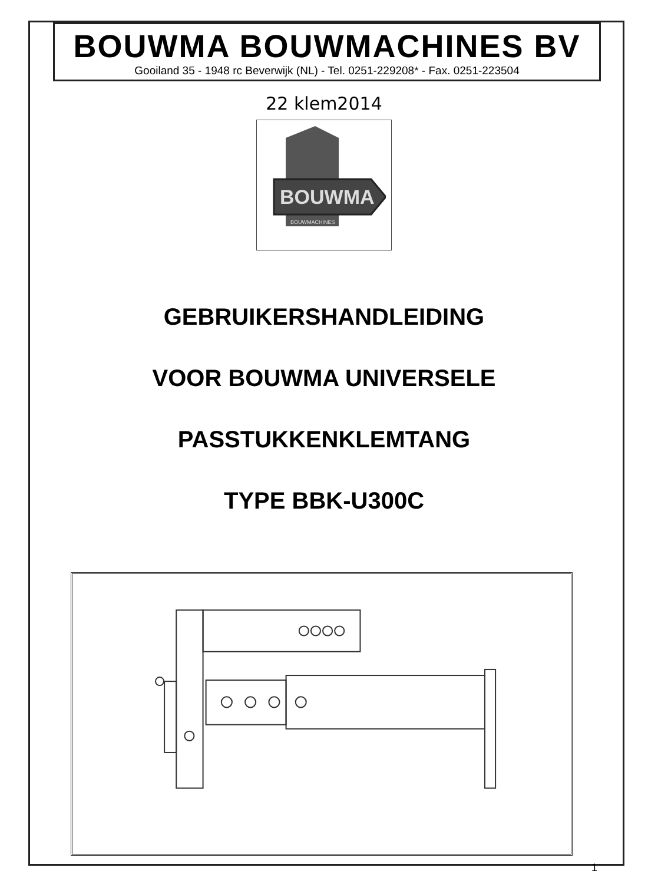BOUWMA BOUWMACHINES BV
Gooiland 35 - 1948 rc Beverwijk (NL) - Tel. 0251-229208* - Fax. 0251-223504
22 klem2014
BOUWMA
BOUWMACHINES
GEBRUIKERSHANDLEIDING
VOOR BOUWMA UNIVERSELE
PASSTUKKENKLEMTANG
TYPE BBK-U300C
1